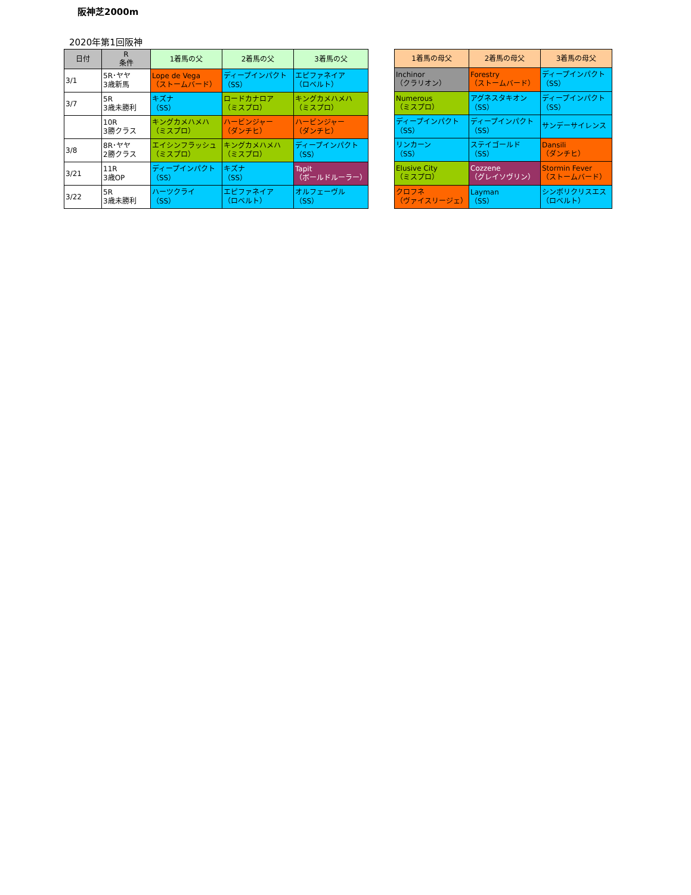阪神芝2000m
2020年第1回阪神
| 日付 | R 条件 | 1着馬の父 | 2着馬の父 | 3着馬の父 |
| --- | --- | --- | --- | --- |
| 3/1 | 5R･ヤヤ 3歳新馬 | Lope de Vega （ストームバード） | ディープインパクト （SS） | エピファネイア （ロベルト） |
| 3/7 | 5R 3歳未勝利 | キズナ （SS） | ロードカナロア （ミスプロ） | キングカメハメハ （ミスプロ） |
| | 10R 3勝クラス | キングカメハメハ （ミスプロ） | ハービンジャー （ダンチヒ） | ハービンジャー （ダンチヒ） |
| 3/8 | 8R･ヤヤ 2勝クラス | エイシンフラッシュ （ミスプロ） | キングカメハメハ （ミスプロ） | ディープインパクト （SS） |
| 3/21 | 11R 3歳OP | ディープインパクト （SS） | キズナ （SS） | Tapit （ボールドルーラー） |
| 3/22 | 5R 3歳未勝利 | ハーツクライ （SS） | エピファネイア （ロベルト） | オルフェーヴル （SS） |
| 1着馬の母父 | 2着馬の母父 | 3着馬の母父 |
| --- | --- | --- |
| Inchinor （クラリオン） | Forestry （ストームバード） | ディープインパクト （SS） |
| Numerous （ミスプロ） | アグネスタキオン （SS） | ディープインパクト （SS） |
| ディープインパクト （SS） | ディープインパクト （SS） | サンデーサイレンス |
| リンカーン （SS） | ステイゴールド （SS） | Dansili （ダンチヒ） |
| Elusive City （ミスプロ） | Cozzene （グレイソヴリン） | Stormin Fever （ストームバード） |
| クロフネ （ヴァイスリージェ） | Layman （SS） | シンボリクリスエス （ロベルト） |